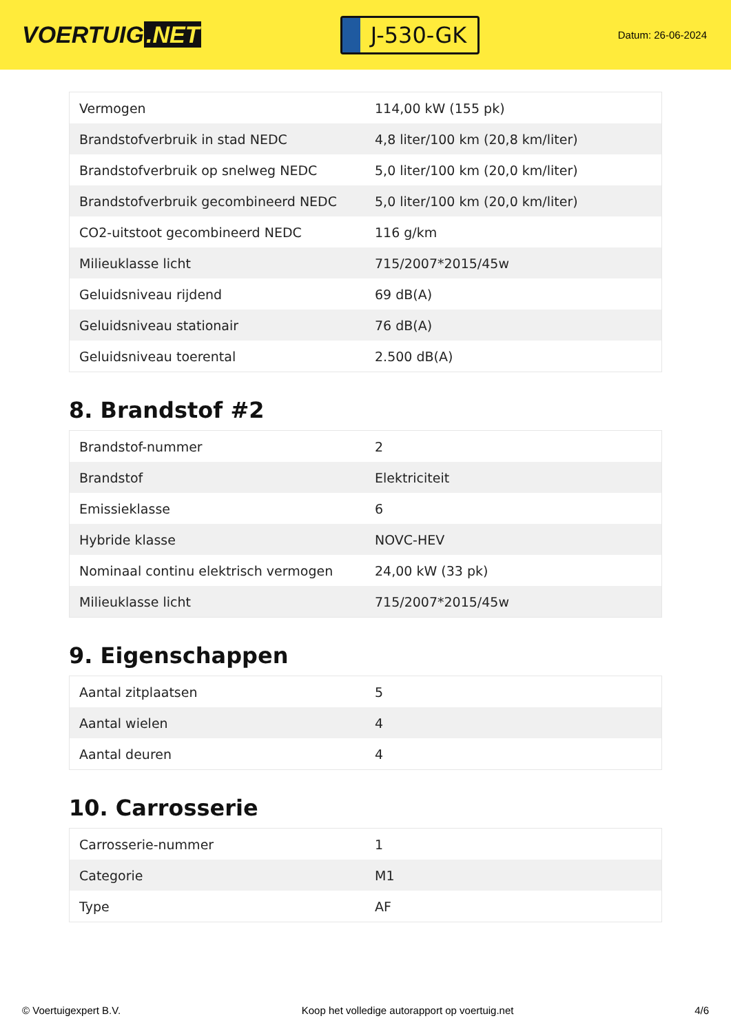VOERTUIG.NET
J-530-GK
Datum: 26-06-2024
| Vermogen | 114,00 kW (155 pk) |
| Brandstofverbruik in stad NEDC | 4,8 liter/100 km (20,8 km/liter) |
| Brandstofverbruik op snelweg NEDC | 5,0 liter/100 km (20,0 km/liter) |
| Brandstofverbruik gecombineerd NEDC | 5,0 liter/100 km (20,0 km/liter) |
| CO2-uitstoot gecombineerd NEDC | 116 g/km |
| Milieuklasse licht | 715/2007*2015/45w |
| Geluidsniveau rijdend | 69 dB(A) |
| Geluidsniveau stationair | 76 dB(A) |
| Geluidsniveau toerental | 2.500 dB(A) |
8. Brandstof #2
| Brandstof-nummer | 2 |
| Brandstof | Elektriciteit |
| Emissieklasse | 6 |
| Hybride klasse | NOVC-HEV |
| Nominaal continu elektrisch vermogen | 24,00 kW (33 pk) |
| Milieuklasse licht | 715/2007*2015/45w |
9. Eigenschappen
| Aantal zitplaatsen | 5 |
| Aantal wielen | 4 |
| Aantal deuren | 4 |
10. Carrosserie
| Carrosserie-nummer | 1 |
| Categorie | M1 |
| Type | AF |
© Voertuigexpert B.V. Koop het volledige autorapport op voertuig.net 4/6